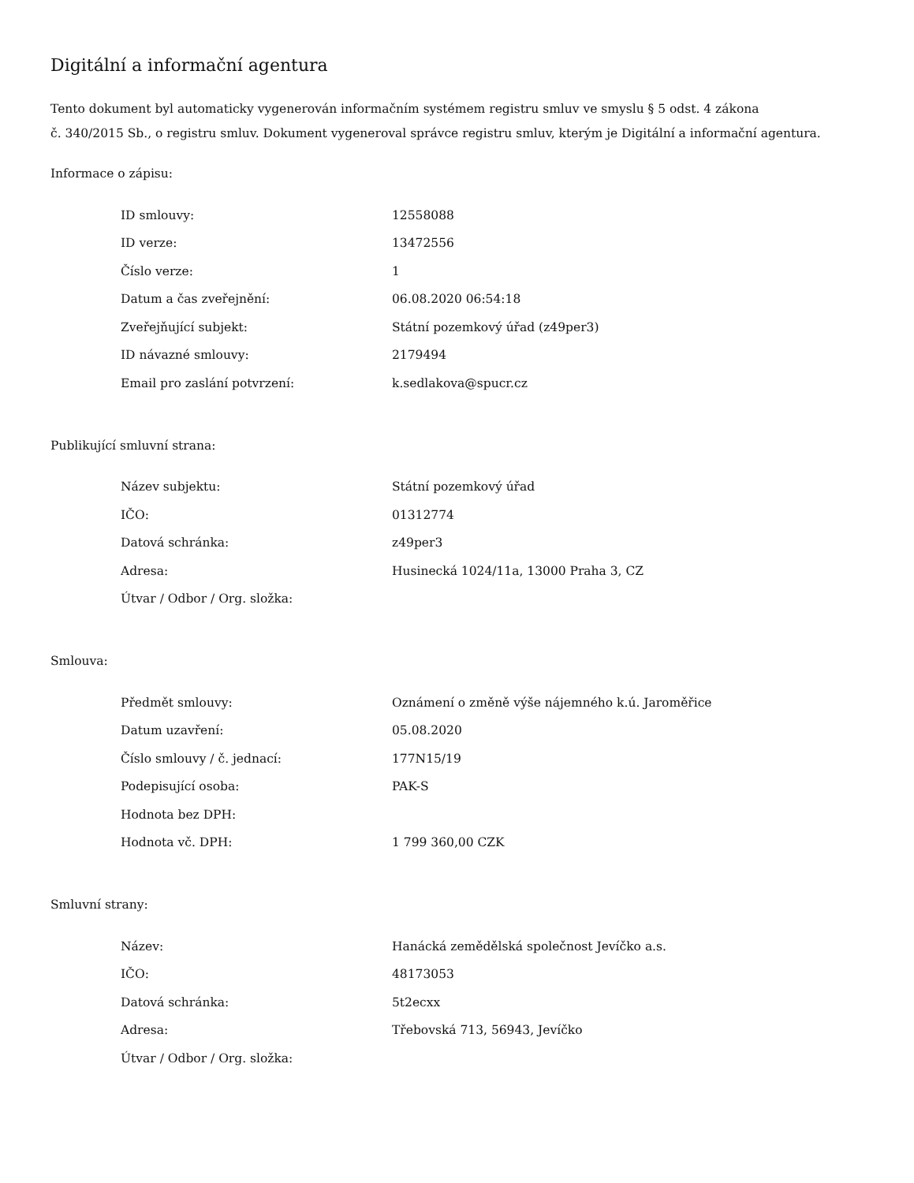Digitální a informační agentura
Tento dokument byl automaticky vygenerován informačním systémem registru smluv ve smyslu § 5 odst. 4 zákona
č. 340/2015 Sb., o registru smluv. Dokument vygeneroval správce registru smluv, kterým je Digitální a informační agentura.
Informace o zápisu:
| ID smlouvy: | 12558088 |
| ID verze: | 13472556 |
| Číslo verze: | 1 |
| Datum a čas zveřejnění: | 06.08.2020 06:54:18 |
| Zveřejňující subjekt: | Státní pozemkový úřad (z49per3) |
| ID návazné smlouvy: | 2179494 |
| Email pro zaslání potvrzení: | k.sedlakova@spucr.cz |
Publikující smluvní strana:
| Název subjektu: | Státní pozemkový úřad |
| IČO: | 01312774 |
| Datová schránka: | z49per3 |
| Adresa: | Husinecká 1024/11a, 13000 Praha 3, CZ |
| Útvar / Odbor / Org. složka: | |
Smlouva:
| Předmět smlouvy: | Oznámení o změně výše nájemného k.ú. Jaroměřice |
| Datum uzavření: | 05.08.2020 |
| Číslo smlouvy / č. jednací: | 177N15/19 |
| Podepisující osoba: | PAK-S |
| Hodnota bez DPH: | |
| Hodnota vč. DPH: | 1 799 360,00 CZK |
Smluvní strany:
| Název: | Hanácká zemědělská společnost Jevíčko a.s. |
| IČO: | 48173053 |
| Datová schránka: | 5t2ecxx |
| Adresa: | Třebovská 713, 56943, Jevíčko |
| Útvar / Odbor / Org. složka: | |